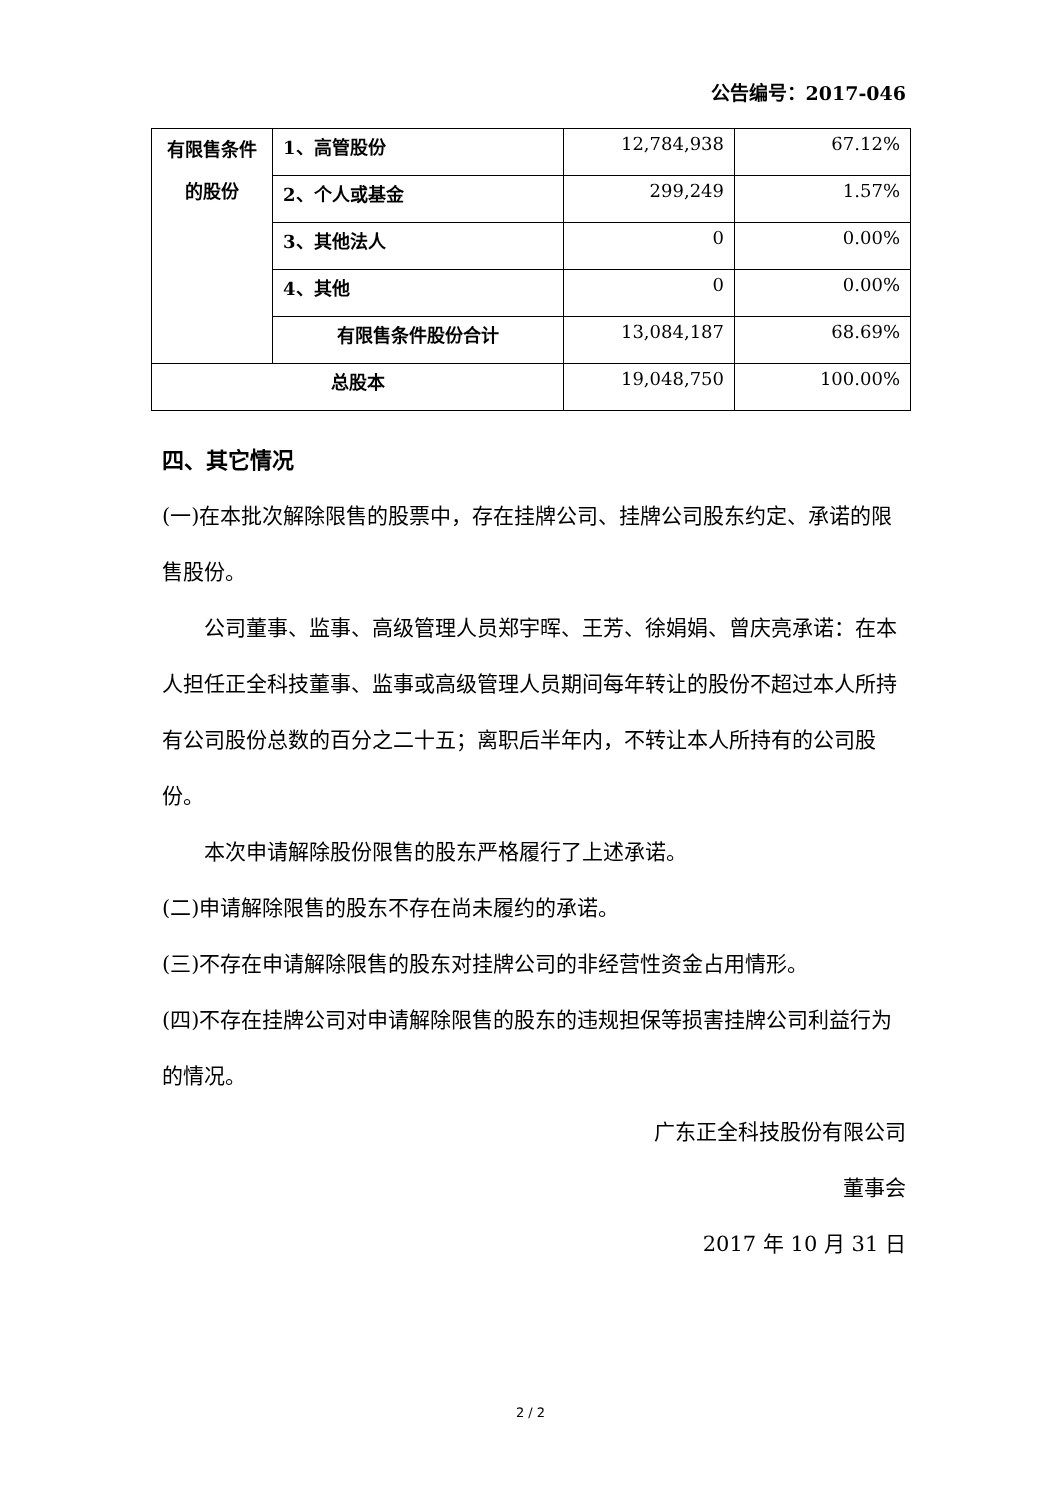公告编号：2017-046
| 有限售条件的股份 | 1、高管股份 | 12,784,938 | 67.12% |
| | 2、个人或基金 | 299,249 | 1.57% |
| | 3、其他法人 | 0 | 0.00% |
| | 4、其他 | 0 | 0.00% |
| | 有限售条件股份合计 | 13,084,187 | 68.69% |
| 总股本 | | 19,048,750 | 100.00% |
四、其它情况
(一)在本批次解除限售的股票中，存在挂牌公司、挂牌公司股东约定、承诺的限售股份。
公司董事、监事、高级管理人员郑宇晖、王芳、徐娟娟、曾庆亮承诺：在本人担任正全科技董事、监事或高级管理人员期间每年转让的股份不超过本人所持有公司股份总数的百分之二十五；离职后半年内，不转让本人所持有的公司股份。
本次申请解除股份限售的股东严格履行了上述承诺。
(二)申请解除限售的股东不存在尚未履约的承诺。
(三)不存在申请解除限售的股东对挂牌公司的非经营性资金占用情形。
(四)不存在挂牌公司对申请解除限售的股东的违规担保等损害挂牌公司利益行为的情况。
广东正全科技股份有限公司
董事会
2017 年 10 月 31 日
2 / 2